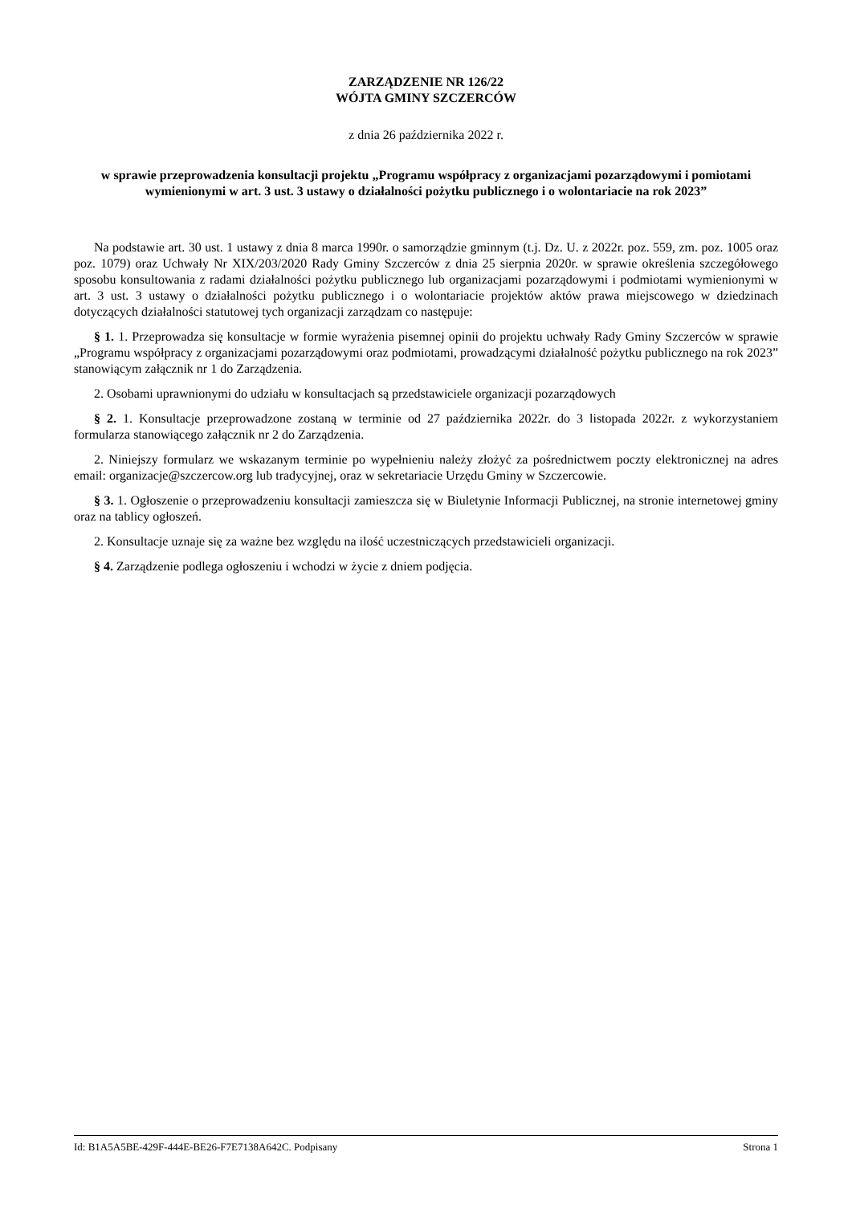ZARZĄDZENIE NR 126/22
WÓJTA GMINY SZCZERCÓW
z dnia 26 października 2022 r.
w sprawie przeprowadzenia konsultacji projektu „Programu współpracy z organizacjami pozarządowymi i pomiotami wymienionymi w art. 3 ust. 3 ustawy o działalności pożytku publicznego i o wolontariacie na rok 2023”
Na podstawie art. 30 ust. 1 ustawy z dnia 8 marca 1990r. o samorządzie gminnym (t.j. Dz. U. z 2022r. poz. 559, zm. poz. 1005 oraz poz. 1079) oraz Uchwały Nr XIX/203/2020 Rady Gminy Szczerców z dnia 25 sierpnia 2020r. w sprawie określenia szczegółowego sposobu konsultowania z radami działalności pożytku publicznego lub organizacjami pozarządowymi i podmiotami wymienionymi w art. 3 ust. 3 ustawy o działalności pożytku publicznego i o wolontariacie projektów aktów prawa miejscowego w dziedzinach dotyczących działalności statutowej tych organizacji zarządzam co następuje:
§ 1. 1. Przeprowadza się konsultacje w formie wyrażenia pisemnej opinii do projektu uchwały Rady Gminy Szczerców w sprawie „Programu współpracy z organizacjami pozarządowymi oraz podmiotami, prowadzącymi działalność pożytku publicznego na rok 2023” stanowiącym załącznik nr 1 do Zarządzenia.
2. Osobami uprawnionymi do udziału w konsultacjach są przedstawiciele organizacji pozarządowych
§ 2. 1. Konsultacje przeprowadzone zostaną w terminie od 27 października 2022r. do 3 listopada 2022r. z wykorzystaniem formularza stanowiącego załącznik nr 2 do Zarządzenia.
2. Niniejszy formularz we wskazanym terminie po wypełnieniu należy złożyć za pośrednictwem poczty elektronicznej na adres email: organizacje@szczercow.org lub tradycyjnej, oraz w sekretariacie Urzędu Gminy w Szczercowie.
§ 3. 1. Ogłoszenie o przeprowadzeniu konsultacji zamieszcza się w Biuletynie Informacji Publicznej, na stronie internetowej gminy oraz na tablicy ogłoszeń.
2. Konsultacje uznaje się za ważne bez względu na ilość uczestniczących przedstawicieli organizacji.
§ 4. Zarządzenie podlega ogłoszeniu i wchodzi w życie z dniem podjęcia.
Id: B1A5A5BE-429F-444E-BE26-F7E7138A642C. Podpisany Strona 1